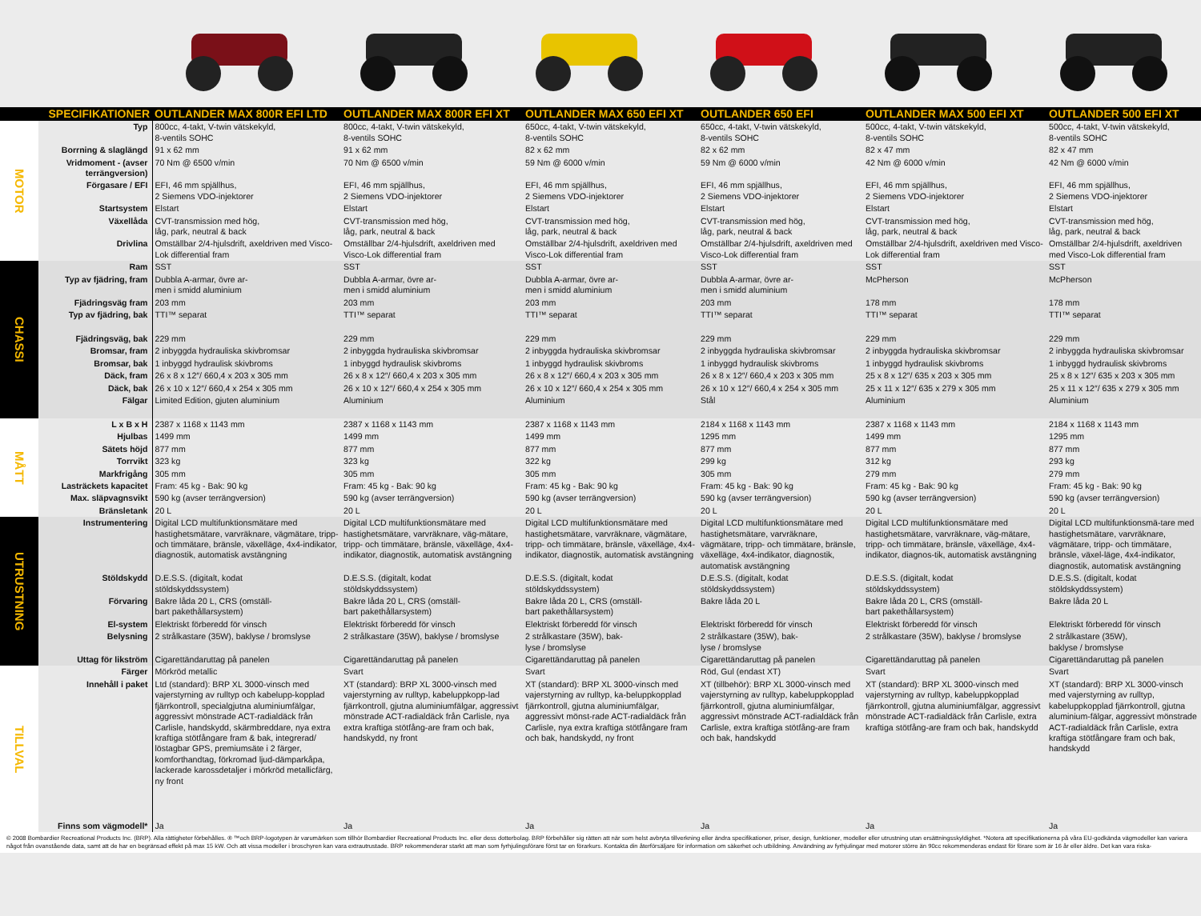| SPECIFIKATIONER | | OUTLANDER MAX 800R EFI LTD | OUTLANDER MAX 800R EFI XT | OUTLANDER MAX 650 EFI XT | OUTLANDER 650 EFI | OUTLANDER MAX 500 EFI XT | OUTLANDER 500 EFI XT |
| --- | --- | --- | --- | --- | --- | --- | --- |
| MOTOR | Typ | 800cc, 4-takt, V-twin vätskekyld, 8-ventils SOHC | 800cc, 4-takt, V-twin vätskekyld, 8-ventils SOHC | 650cc, 4-takt, V-twin vätskekyld, 8-ventils SOHC | 650cc, 4-takt, V-twin vätskekyld, 8-ventils SOHC | 500cc, 4-takt, V-twin vätskekyld, 8-ventils SOHC | 500cc, 4-takt, V-twin vätskekyld, 8-ventils SOHC |
| | Borrning & slaglängd | 91 x 62 mm | 91 x 62 mm | 82 x 62 mm | 82 x 62 mm | 82 x 47 mm | 82 x 47 mm |
| | Vridmoment - (avser terrängversion) | 70 Nm @ 6500 v/min | 70 Nm @ 6500 v/min | 59 Nm @ 6000 v/min | 59 Nm @ 6000 v/min | 42 Nm @ 6000 v/min | 42 Nm @ 6000 v/min |
| | Förgasare / EFI | EFI, 46 mm spjällhus, 2 Siemens VDO-injektorer | EFI, 46 mm spjällhus, 2 Siemens VDO-injektorer | EFI, 46 mm spjällhus, 2 Siemens VDO-injektorer | EFI, 46 mm spjällhus, 2 Siemens VDO-injektorer | EFI, 46 mm spjällhus, 2 Siemens VDO-injektorer | EFI, 46 mm spjällhus, 2 Siemens VDO-injektorer |
| | Startsystem | Elstart | Elstart | Elstart | Elstart | Elstart | Elstart |
| | Växellåda | CVT-transmission med hög, låg, park, neutral & back | CVT-transmission med hög, låg, park, neutral & back | CVT-transmission med hög, låg, park, neutral & back | CVT-transmission med hög, låg, park, neutral & back | CVT-transmission med hög, låg, park, neutral & back | CVT-transmission med hög, låg, park, neutral & back |
| | Drivlina | Omställbar 2/4-hjulsdrift, axeldriven med Visco-Lok differential fram | Omställbar 2/4-hjulsdrift, axeldriven med Visco-Lok differential fram | Omställbar 2/4-hjulsdrift, axeldriven med Visco-Lok differential fram | Omställbar 2/4-hjulsdrift, axeldriven med Visco-Lok differential fram | Omställbar 2/4-hjulsdrift, axeldriven med Visco-Lok differential fram | Omställbar 2/4-hjulsdrift, axeldriven med Visco-Lok differential fram |
| CHASSI | Ram | SST | SST | SST | SST | SST | SST |
| | Typ av fjädring, fram | Dubbla A-armar, övre ar- men i smidd aluminium | Dubbla A-armar, övre ar- men i smidd aluminium | Dubbla A-armar, övre ar- men i smidd aluminium | Dubbla A-armar, övre ar- men i smidd aluminium | McPherson | McPherson |
| | Fjädringsväg fram | 203 mm | 203 mm | 203 mm | 203 mm | 178 mm | 178 mm |
| | Typ av fjädring, bak | TTI™ separat | TTI™ separat | TTI™ separat | TTI™ separat | TTI™ separat | TTI™ separat |
| | Fjädringsväg, bak | 229 mm | 229 mm | 229 mm | 229 mm | 229 mm | 229 mm |
| | Bromsar, fram | 2 inbyggda hydrauliska skivbromsar | 2 inbyggda hydrauliska skivbromsar | 2 inbyggda hydrauliska skivbromsar | 2 inbyggda hydrauliska skivbromsar | 2 inbyggda hydrauliska skivbromsar | 2 inbyggda hydrauliska skivbromsar |
| | Bromsar, bak | 1 inbyggd hydraulisk skivbroms | 1 inbyggd hydraulisk skivbroms | 1 inbyggd hydraulisk skivbroms | 1 inbyggd hydraulisk skivbroms | 1 inbyggd hydraulisk skivbroms | 1 inbyggd hydraulisk skivbroms |
| | Däck, fram | 26 x 8 x 12″/ 660,4 x 203 x 305 mm | 26 x 8 x 12″/ 660,4 x 203 x 305 mm | 26 x 8 x 12″/ 660,4 x 203 x 305 mm | 26 x 8 x 12″/ 660,4 x 203 x 305 mm | 25 x 8 x 12″/ 635 x 203 x 305 mm | 25 x 8 x 12″/ 635 x 203 x 305 mm |
| | Däck, bak | 26 x 10 x 12″/ 660,4 x 254 x 305 mm | 26 x 10 x 12″/ 660,4 x 254 x 305 mm | 26 x 10 x 12″/ 660,4 x 254 x 305 mm | 26 x 10 x 12″/ 660,4 x 254 x 305 mm | 25 x 11 x 12″/ 635 x 279 x 305 mm | 25 x 11 x 12″/ 635 x 279 x 305 mm |
| | Fälgar | Limited Edition, gjuten aluminium | Aluminium | Aluminium | Stål | Aluminium | Aluminium |
| MÅTT | L x B x H | 2387 x 1168 x 1143 mm | 2387 x 1168 x 1143 mm | 2387 x 1168 x 1143 mm | 2184 x 1168 x 1143 mm | 2387 x 1168 x 1143 mm | 2184 x 1168 x 1143 mm |
| | Hjulbas | 1499 mm | 1499 mm | 1499 mm | 1295 mm | 1499 mm | 1295 mm |
| | Sätets höjd | 877 mm | 877 mm | 877 mm | 877 mm | 877 mm | 877 mm |
| | Torrvikt | 323 kg | 323 kg | 322 kg | 299 kg | 312 kg | 293 kg |
| | Markfrigång | 305 mm | 305 mm | 305 mm | 305 mm | 279 mm | 279 mm |
| | Lasträckets kapacitet | Fram: 45 kg - Bak: 90 kg | Fram: 45 kg - Bak: 90 kg | Fram: 45 kg - Bak: 90 kg | Fram: 45 kg - Bak: 90 kg | Fram: 45 kg - Bak: 90 kg | Fram: 45 kg - Bak: 90 kg |
| | Max. släpvagnsvikt | 590 kg (avser terrängversion) | 590 kg (avser terrängversion) | 590 kg (avser terrängversion) | 590 kg (avser terrängversion) | 590 kg (avser terrängversion) | 590 kg (avser terrängversion) |
| | Bränsletank | 20 L | 20 L | 20 L | 20 L | 20 L | 20 L |
| UTRUSTNING | Instrumentering | Digital LCD multifunktionsmätare med hastighetsmätare, varvräknare, vägmätare, tripp- och timmätare, bränsle, växelläge, 4x4-indikator, diagnostik, automatisk avstängning | Digital LCD multifunktionsmätare med hastighetsmätare, varvräknare, väg-mätare, tripp- och timmätare, bränsle, växelläge, 4x4-indikator, diagnostik, automatisk avstängning | Digital LCD multifunktionsmätare med hastighetsmätare, varvräknare, vägmätare, tripp- och timmätare, bränsle, växelläge, 4x4-indikator, diagnostik, automatisk avstängning | Digital LCD multifunktionsmätare med hastighetsmätare, varvräknare, vägmätare, tripp- och timmätare, bränsle, växelläge, 4x4-indikator, diagnostik, automatisk avstängning | Digital LCD multifunktionsmätare med hastighetsmätare, varvräknare, väg-mätare, tripp- och timmätare, bränsle, växelläge, 4x4-indikator, diagnos-tik, automatisk avstängning | Digital LCD multifunktionsmä-tare med hastighetsmätare, varvräknare, vägmätare, tripp- och timmätare, bränsle, växel-läge, 4x4-indikator, diagnostik, automatisk avstängning |
| | Stöldskydd | D.E.S.S. (digitalt, kodat stöldskyddssystem) | D.E.S.S. (digitalt, kodat stöldskyddssystem) | D.E.S.S. (digitalt, kodat stöldskyddssystem) | D.E.S.S. (digitalt, kodat stöldskyddssystem) | D.E.S.S. (digitalt, kodat stöldskyddssystem) | D.E.S.S. (digitalt, kodat stöldskyddssystem) |
| | Förvaring | Bakre låda 20 L, CRS (omställ- bart pakethållarsystem) | Bakre låda 20 L, CRS (omställ- bart pakethållarsystem) | Bakre låda 20 L, CRS (omställ- bart pakethållarsystem) | Bakre låda 20 L | Bakre låda 20 L, CRS (omställ- bart pakethållarsystem) | Bakre låda 20 L |
| | El-system | Elektriskt förberedd för vinsch | Elektriskt förberedd för vinsch | Elektriskt förberedd för vinsch | Elektriskt förberedd för vinsch | Elektriskt förberedd för vinsch | Elektriskt förberedd för vinsch |
| | Belysning | 2 strålkastare (35W), baklyse / bromslyse | 2 strålkastare (35W), baklyse / bromslyse | 2 strålkastare (35W), bak- lyse / bromslyse | 2 strålkastare (35W), bak- lyse / bromslyse | 2 strålkastare (35W), baklyse / bromslyse | 2 strålkastare (35W), baklyse / bromslyse |
| | Uttag för likström | Cigarettändaruttag på panelen | Cigarettändaruttag på panelen | Cigarettändaruttag på panelen | Cigarettändaruttag på panelen | Cigarettändaruttag på panelen | Cigarettändaruttag på panelen |
| TILLVAL | Färger | Mörkröd metallic | Svart | Svart | Röd, Gul (endast XT) | Svart | Svart |
| | Innehåll i paket | Ltd (standard): BRP XL 3000-vinsch med vajerstyrning av rulltyp och kabelupp-kopplad fjärrkontroll, specialgjutna aluminiumfälgar, aggressivt mönstrade ACT-radialdäck från Carlisle, handskydd, skärmbreddare, nya extra kraftiga stötfångare fram & bak, integrerad/ löstagbar GPS, premiumsäte i 2 färger, komforthandtag, förkromad ljud-dämparkåpa, lackerade karossdetaljer i mörkröd metallicfärg, ny front | XT (standard): BRP XL 3000-vinsch med vajerstyrning av rulltyp, kabeluppkopp-lad fjärrkontroll, gjutna aluminiumfälgar, aggressivt mönstrade ACT-radialdäck från Carlisle, nya extra kraftiga stötfång-are fram och bak, handskydd, ny front | XT (standard): BRP XL 3000-vinsch med vajerstyrning av rulltyp, ka-beluppkopplad fjärrkontroll, gjutna aluminiumfälgar, aggressivt mönst-rade ACT-radialdäck från Carlisle, nya extra kraftiga stötfångare fram och bak, handskydd, ny front | XT (tillbehör): BRP XL 3000-vinsch med vajerstyrning av rulltyp, kabeluppkopplad fjärrkontroll, gjutna aluminiumfälgar, aggressivt mönstrade ACT-radialdäck från Carlisle, extra kraftiga stötfång-are fram och bak, handskydd | XT (standard): BRP XL 3000-vinsch med vajerstyrning av rulltyp, kabeluppkopplad fjärrkontroll, gjutna aluminiumfälgar, aggressivt mönstrade ACT-radialdäck från Carlisle, extra kraftiga stötfång-are fram och bak, handskydd | XT (standard): BRP XL 3000-vinsch med vajerstyrning av rulltyp, kabeluppkopplad fjärrkontroll, gjutna aluminium-fälgar, aggressivt mönstrade ACT-radialdäck från Carlisle, extra kraftiga stötfångare fram och bak, handskydd |
| | Finns som vägmodell* | Ja | Ja | Ja | Ja | Ja | Ja |
© 2008 Bombardier Recreational Products Inc. (BRP). Alla rättigheter förbehålles. ® ™och BRP-logotypen är varumärken som tillhör Bombardier Recreational Products Inc. eller dess dotterbolag. BRP förbehåller sig rätten att när som helst avbryta tillverkning eller ändra specifikationer, priser, design, funktioner, modeller eller utrustning utan ersättningsskyldighet. *Notera att specifikationerna på våra EU-godkända vägmodeller kan variera något från ovanstående data, samt att de har en begränsad effekt på max 15 kW. Och att vissa modeller i broschyren kan vara extrautrustade. BRP rekommenderar starkt att man som fyrhjulingsförare först tar en förarkurs. Kontakta din återförsäljare för information om säkerhet och utbildning. Användning av fyrhjulingar med motorer större än 90cc rekommenderas endast för förare som är 16 år eller äldre. Det kan vara riska-